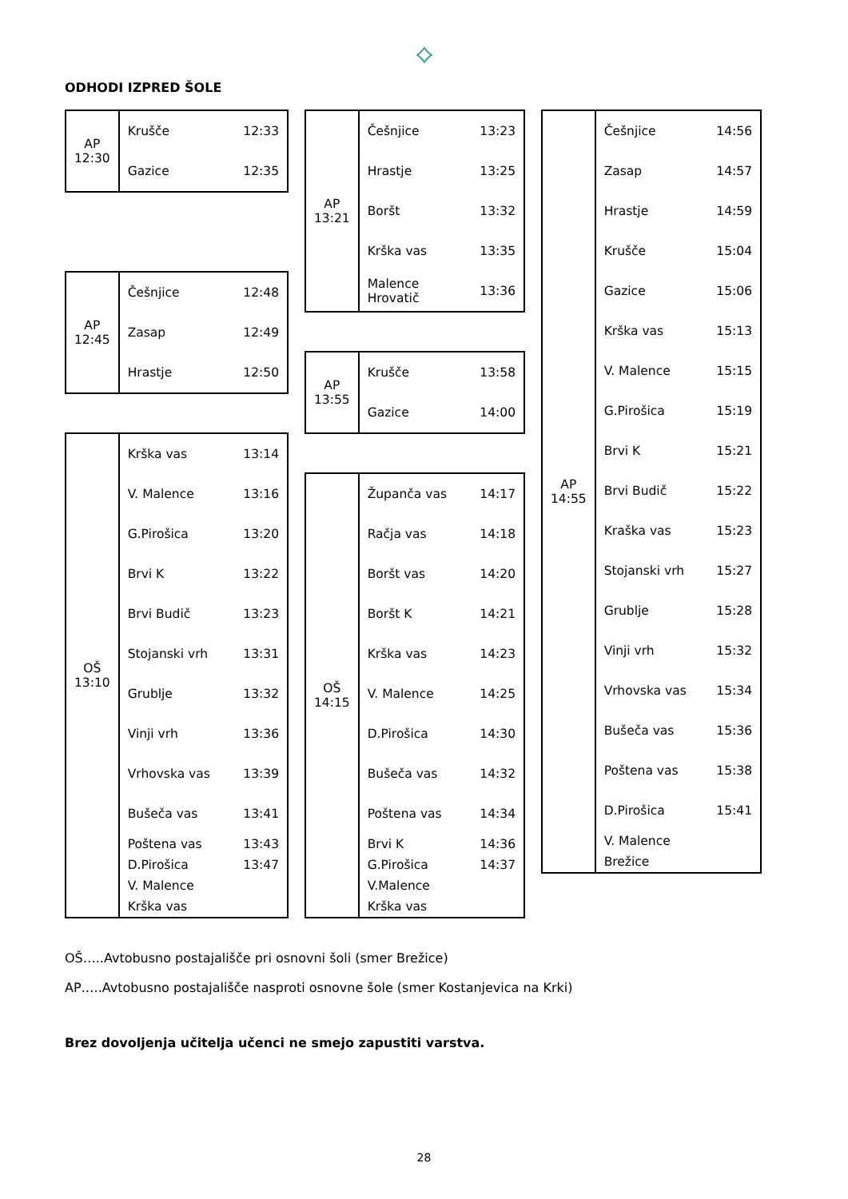⟡
ODHODI IZPRED ŠOLE
| AP 12:30 | Krušče | 12:33 |
| | Gazice | 12:35 |
| AP 12:45 | Češnjice | 12:48 |
| | Zasap | 12:49 |
| | Hrastje | 12:50 |
| OŠ 13:10 | Krška vas | 13:14 |
| | V. Malence | 13:16 |
| | G.Pirošica | 13:20 |
| | Brvi K | 13:22 |
| | Brvi Budič | 13:23 |
| | Stojanski vrh | 13:31 |
| | Grublje | 13:32 |
| | Vinji vrh | 13:36 |
| | Vrhovska vas | 13:39 |
| | Bušeča vas | 13:41 |
| | Poštena vas | 13:43 |
| | D.Pirošica | 13:47 |
| | V. Malence | |
| | Krška vas | |
| AP 13:21 | Češnjice | 13:23 |
| | Hrastje | 13:25 |
| | Boršt | 13:32 |
| | Krška vas | 13:35 |
| | Malence Hrovatič | 13:36 |
| AP 13:55 | Krušče | 13:58 |
| | Gazice | 14:00 |
| OŠ 14:15 | Županča vas | 14:17 |
| | Račja vas | 14:18 |
| | Boršt vas | 14:20 |
| | Boršt K | 14:21 |
| | Krška vas | 14:23 |
| | V. Malence | 14:25 |
| | D.Pirošica | 14:30 |
| | Bušeča vas | 14:32 |
| | Poštena vas | 14:34 |
| | Brvi K | 14:36 |
| | G.Pirošica | 14:37 |
| | V.Malence | |
| | Krška vas | |
| AP 14:55 | Češnjice | 14:56 |
| | Zasap | 14:57 |
| | Hrastje | 14:59 |
| | Krušče | 15:04 |
| | Gazice | 15:06 |
| | Krška vas | 15:13 |
| | V. Malence | 15:15 |
| | G.Pirošica | 15:19 |
| | Brvi K | 15:21 |
| | Brvi Budič | 15:22 |
| | Kraška vas | 15:23 |
| | Stojanski vrh | 15:27 |
| | Grublje | 15:28 |
| | Vinji vrh | 15:32 |
| | Vrhovska vas | 15:34 |
| | Bušeča vas | 15:36 |
| | Poštena vas | 15:38 |
| | D.Pirošica | 15:41 |
| | V. Malence | |
| | Brežice | |
OŠ…..Avtobusno postajališče pri osnovni šoli (smer Brežice)
AP…..Avtobusno postajališče nasproti osnovne šole (smer Kostanjevica na Krki)
Brez dovoljenja učitelja učenci ne smejo zapustiti varstva.
28